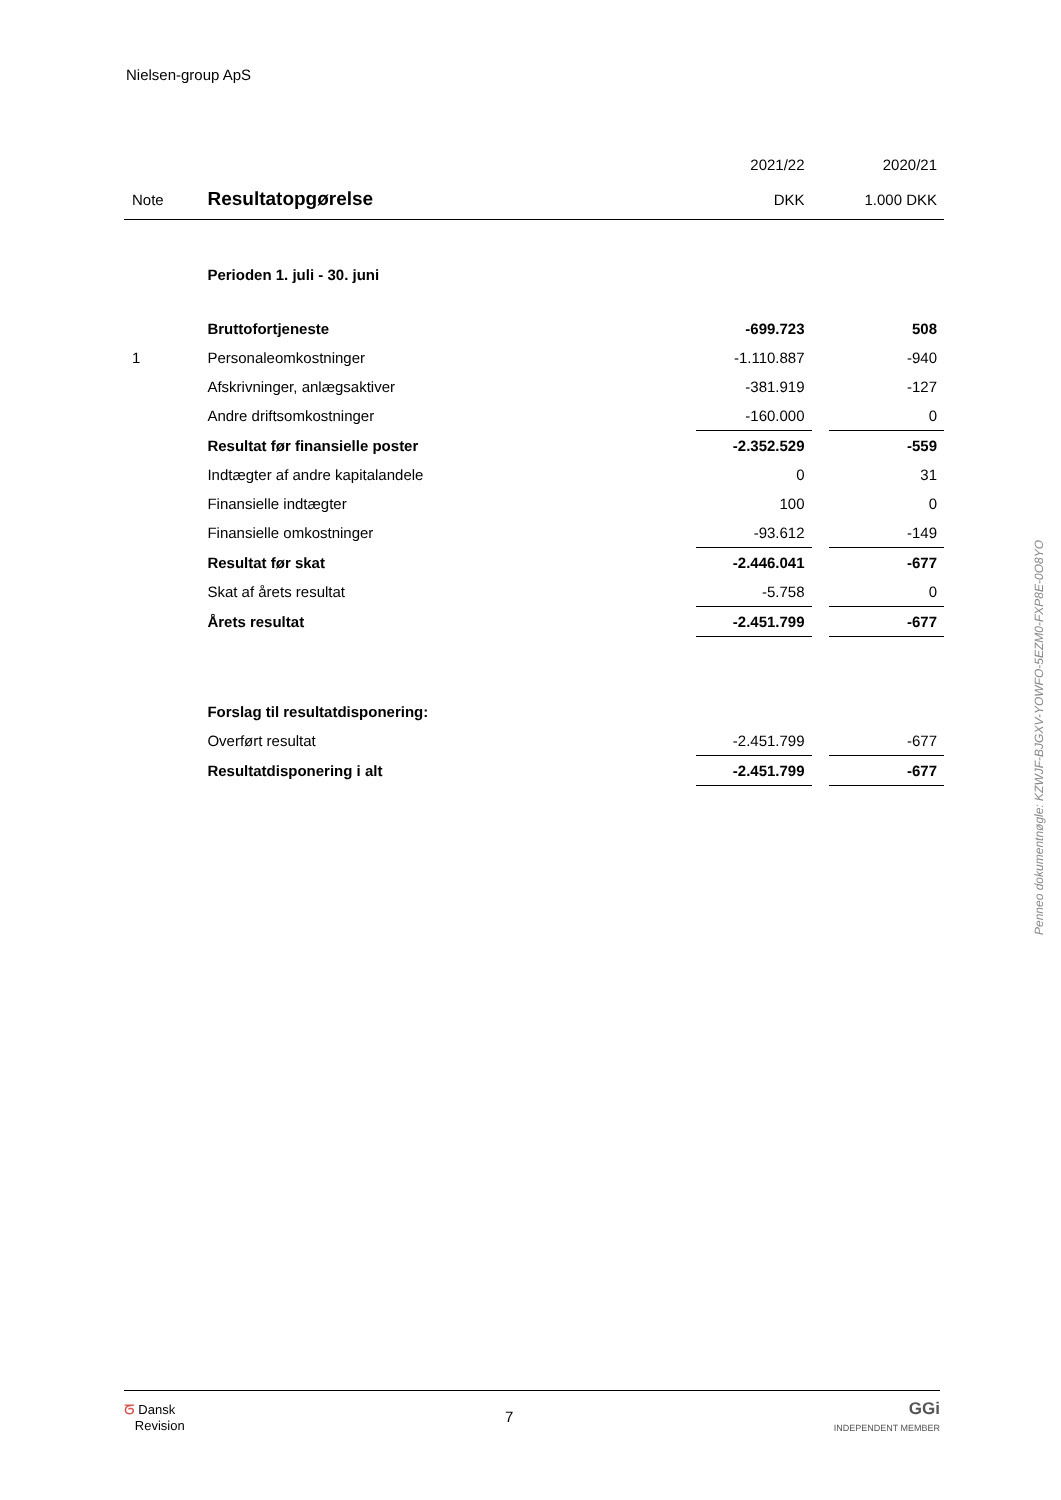Nielsen-group ApS
| | | 2021/22 | | 2020/21 |
| Note | Resultatopgørelse | DKK | | 1.000 DKK |
| | Perioden 1. juli - 30. juni | | | |
| | Bruttofortjeneste | -699.723 | | 508 |
| 1 | Personaleomkostninger | -1.110.887 | | -940 |
| | Afskrivninger, anlægsaktiver | -381.919 | | -127 |
| | Andre driftsomkostninger | -160.000 | | 0 |
| | Resultat før finansielle poster | -2.352.529 | | -559 |
| | Indtægter af andre kapitalandele | 0 | | 31 |
| | Finansielle indtægter | 100 | | 0 |
| | Finansielle omkostninger | -93.612 | | -149 |
| | Resultat før skat | -2.446.041 | | -677 |
| | Skat af årets resultat | -5.758 | | 0 |
| | Årets resultat | -2.451.799 | | -677 |
| | Forslag til resultatdisponering: | | | |
| | Overført resultat | -2.451.799 | | -677 |
| | Resultatdisponering i alt | -2.451.799 | | -677 |
Penneo dokumentnøgle: KZWJF-BJGXV-YOWFO-5EZM0-FXP8E-0O8YO
ᘔ Dansk
Revision
7
GGi
INDEPENDENT MEMBER